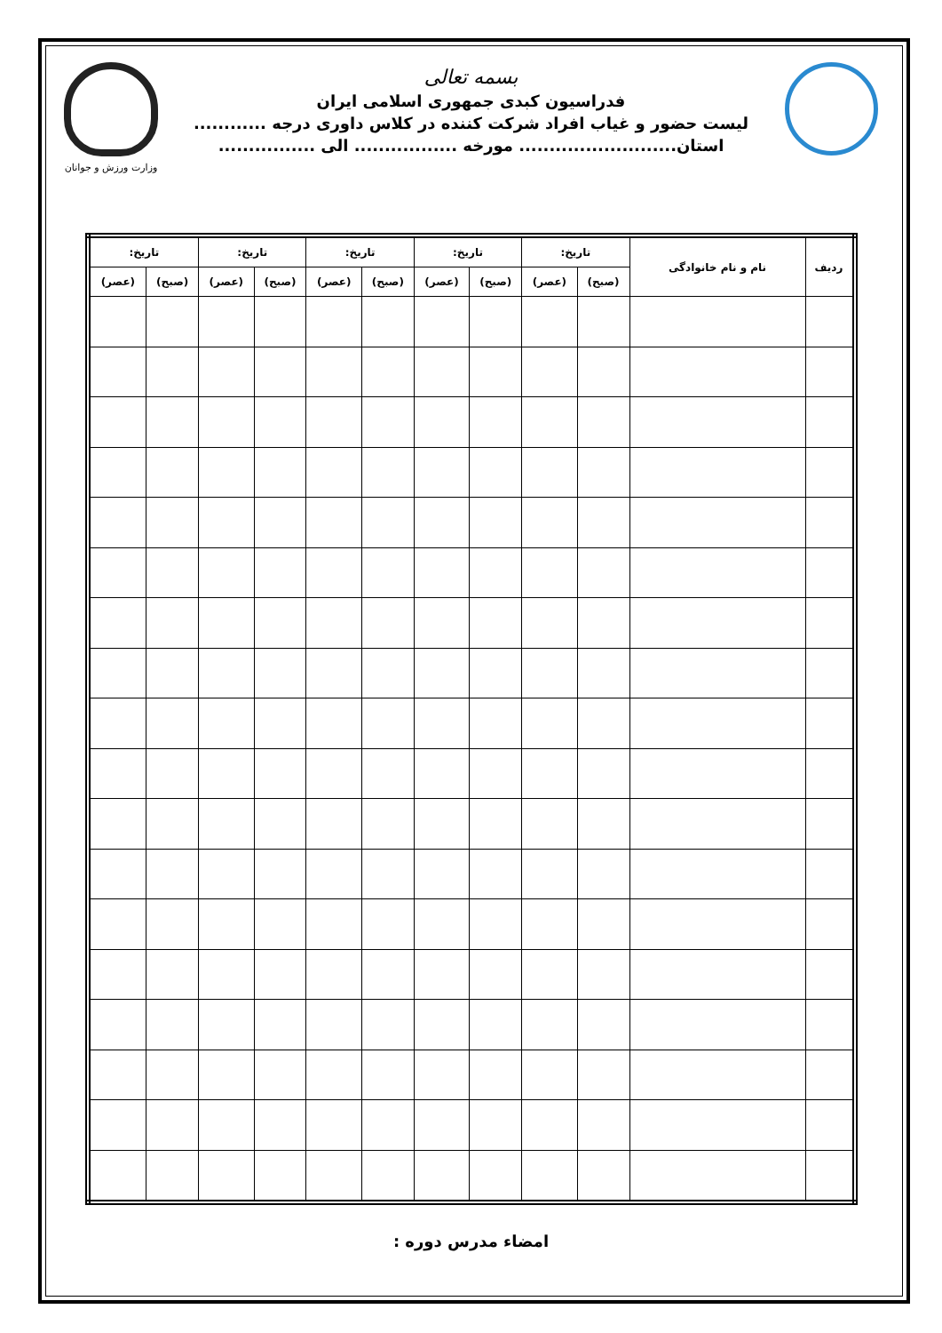بسمه تعالی
فدراسیون کبدی جمهوری اسلامی ایران
لیست حضور و غیاب افراد شرکت کننده در کلاس داوری درجه ............
استان.......................... مورخه ................. الی ................
وزارت ورزش و جوانان
| ردیف | نام و نام خانوادگی | تاریخ: | | تاریخ: | | تاریخ: | | تاریخ: | | تاریخ: | |
| --- | --- | --- | --- | --- | --- | --- | --- | --- | --- | --- | --- |
| | | (صبح) | (عصر) | (صبح) | (عصر) | (صبح) | (عصر) | (صبح) | (عصر) | (صبح) | (عصر) |
امضاء مدرس دوره :